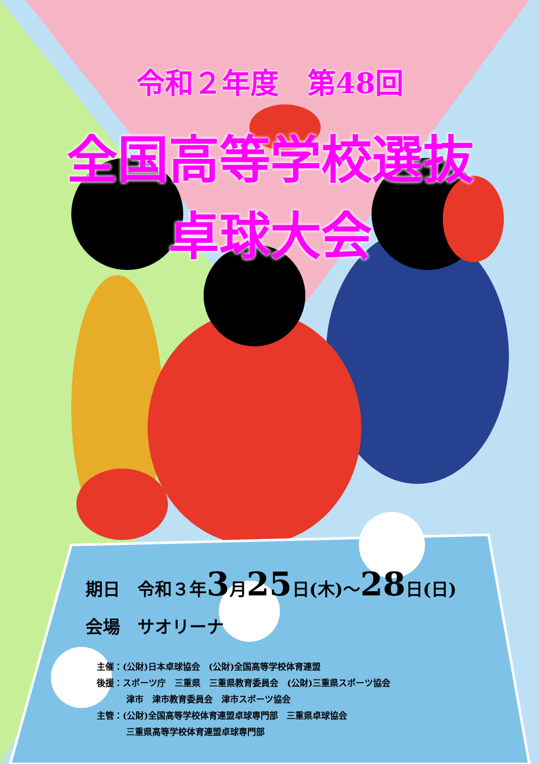令和２年度　第48回
全国高等学校選抜
卓球大会
期日　令和３年3月25日(木)～28日(日)
会場　サオリーナ
主催：(公財)日本卓球協会　(公財)全国高等学校体育連盟
後援：スポーツ庁　三重県　三重県教育委員会　(公財)三重県スポーツ協会
津市　津市教育委員会　津市スポーツ協会
主管：(公財)全国高等学校体育連盟卓球専門部　三重県卓球協会
三重県高等学校体育連盟卓球専門部